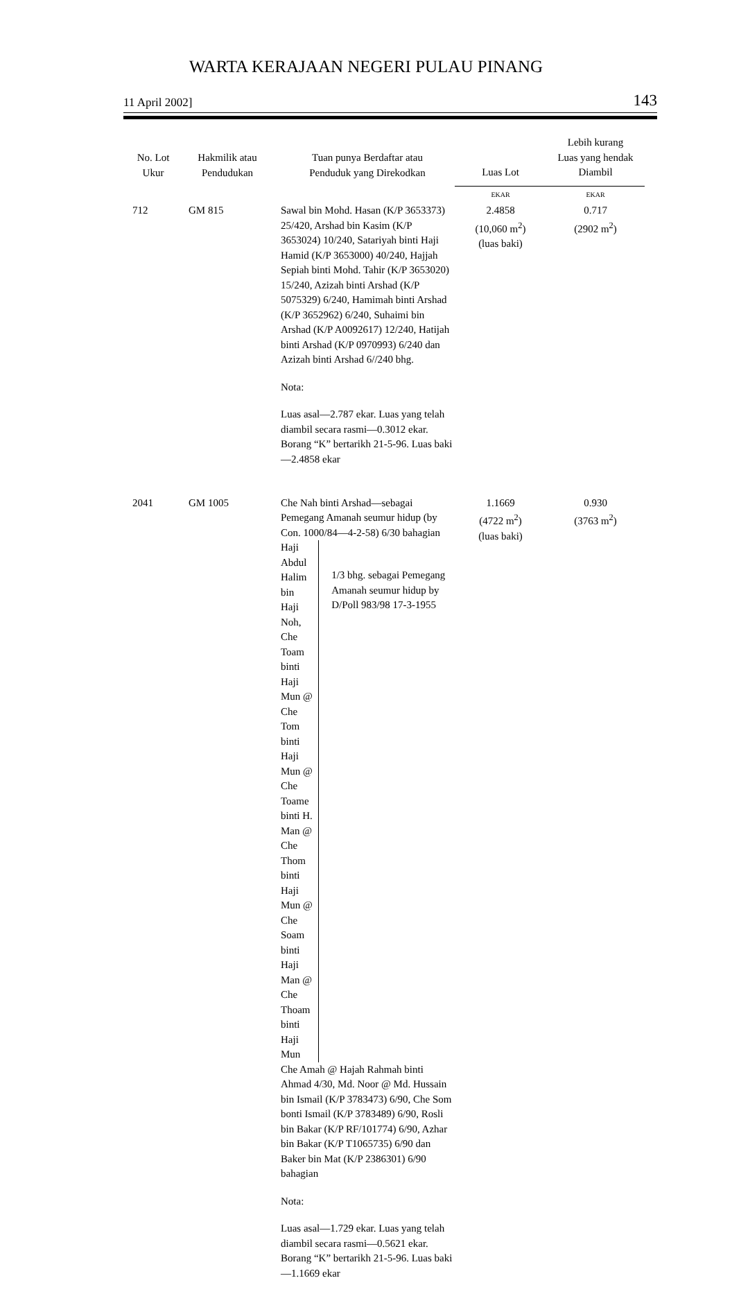WARTA KERAJAAN NEGERI PULAU PINANG
11 April 2002] 143
| No. Lot Ukur | Hakmilik atau Pendudukan | Tuan punya Berdaftar atau Penduduk yang Direkodkan | Luas Lot | Lebih kurang Luas yang hendak Diambil |
| --- | --- | --- | --- | --- |
| | | | EKAR | EKAR |
| 712 | GM 815 | Sawal bin Mohd. Hasan (K/P 3653373) 25/420, Arshad bin Kasim (K/P 3653024) 10/240, Satariyah binti Haji Hamid (K/P 3653000) 40/240, Hajjah Sepiah binti Mohd. Tahir (K/P 3653020) 15/240, Azizah binti Arshad (K/P 5075329) 6/240, Hamimah binti Arshad (K/P 3652962) 6/240, Suhaimi bin Arshad (K/P A0092617) 12/240, Hatijah binti Arshad (K/P 0970993) 6/240 dan Azizah binti Arshad 6//240 bhg. Nota: Luas asal—2.787 ekar. Luas yang telah diambil secara rasmi—0.3012 ekar. Borang “K” bertarikh 21-5-96. Luas baki—2.4858 ekar | 2.4858 (10,060 m<sup>2</sup>) (luas baki) | 0.717 (2902 m<sup>2</sup>) |
| 2041 | GM 1005 | Che Nah binti Arshad—sebagai Pemegang Amanah seumur hidup (by Con. 1000/84—4-2-58) 6/30 bahagian Haji Abdul Halim bin Haji Noh, Che Toam binti Haji Mun @ Che Tom binti Haji Mun @ Che Toame binti H. Man @ Che Thom binti Haji Mun @ Che Soam binti Haji Man @ Che Thoam binti Haji Mun 1/3 bhg. sebagai Pemegang Amanah seumur hidup by D/Poll 983/98 17-3-1955 Che Amah @ Hajah Rahmah binti Ahmad 4/30, Md. Noor @ Md. Hussain bin Ismail (K/P 3783473) 6/90, Che Som bonti Ismail (K/P 3783489) 6/90, Rosli bin Bakar (K/P RF/101774) 6/90, Azhar bin Bakar (K/P T1065735) 6/90 dan Baker bin Mat (K/P 2386301) 6/90 bahagian Nota: Luas asal—1.729 ekar. Luas yang telah diambil secara rasmi—0.5621 ekar. Borang “K” bertarikh 21-5-96. Luas baki—1.1669 ekar | 1.1669 (4722 m<sup>2</sup>) (luas baki) | 0.930 (3763 m<sup>2</sup>) |